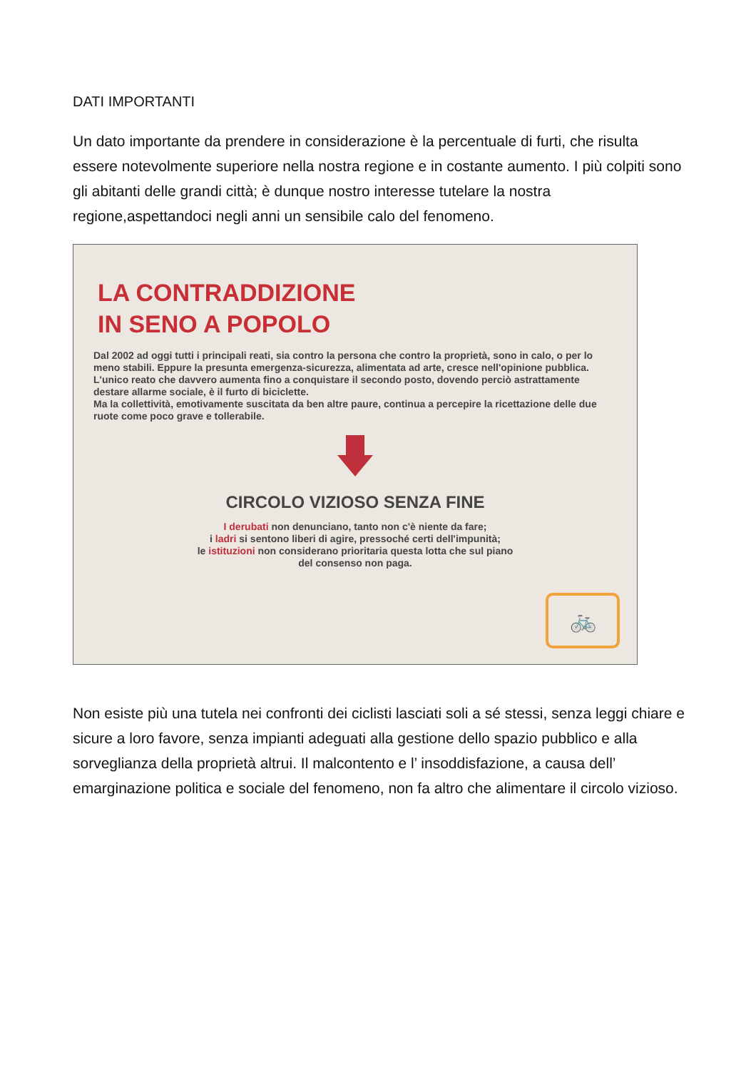DATI IMPORTANTI
Un dato importante da prendere in considerazione è la percentuale di furti, che risulta essere notevolmente superiore nella nostra regione e in costante aumento. I più colpiti sono gli abitanti delle grandi città; è dunque nostro interesse tutelare la nostra regione,aspettandoci negli anni un sensibile calo del fenomeno.
LA CONTRADDIZIONE
IN SENO A POPOLO
Dal 2002 ad oggi tutti i principali reati, sia contro la persona che contro la proprietà, sono in calo, o per lo meno stabili. Eppure la presunta emergenza-sicurezza, alimentata ad arte, cresce nell'opinione pubblica.
L'unico reato che davvero aumenta fino a conquistare il secondo posto, dovendo perciò astrattamente destare allarme sociale, è il furto di biciclette.
Ma la collettività, emotivamente suscitata da ben altre paure, continua a percepire la ricettazione delle due ruote come poco grave e tollerabile.
CIRCOLO VIZIOSO SENZA FINE
I derubati non denunciano, tanto non c'è niente da fare;
i ladri si sentono liberi di agire, pressoché certi dell'impunità;
le istituzioni non considerano prioritaria questa lotta che sul piano
del consenso non paga.
🚲
Non esiste più una tutela nei confronti dei ciclisti lasciati soli a sé stessi, senza leggi chiare e sicure a loro favore, senza impianti adeguati alla gestione dello spazio pubblico e alla sorveglianza della proprietà altrui. Il malcontento e l’ insoddisfazione, a causa dell’ emarginazione politica e sociale del fenomeno, non fa altro che alimentare il circolo vizioso.